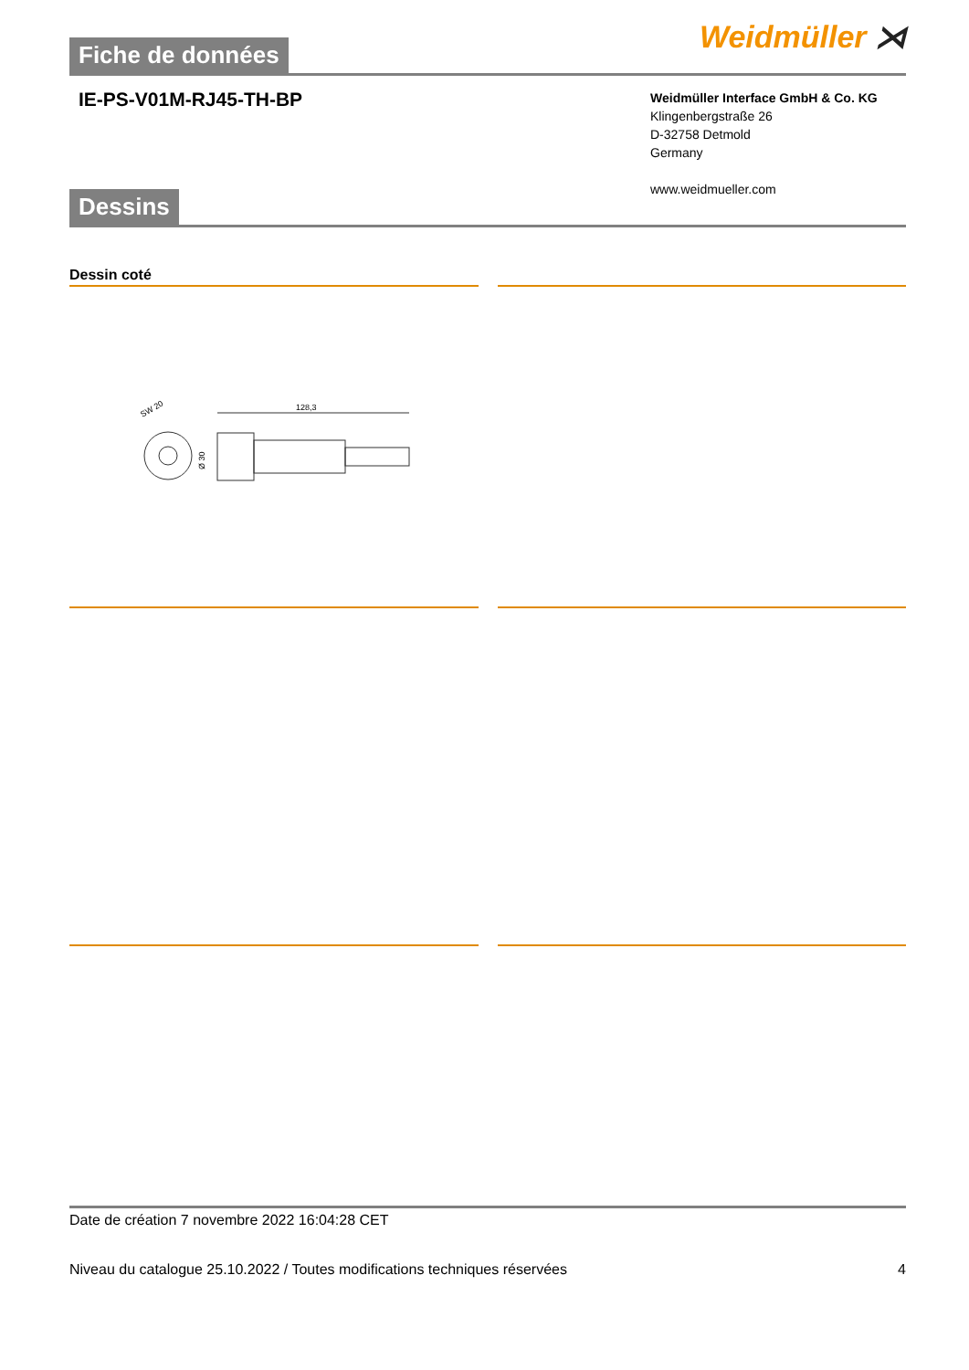Fiche de données
Weidmüller ⋊
IE-PS-V01M-RJ45-TH-BP
Weidmüller Interface GmbH & Co. KG
Klingenbergstraße 26
D-32758 Detmold
Germany
www.weidmueller.com
Dessins
Dessin coté
SW 20
128,3
Ø 30
Date de création 7 novembre 2022 16:04:28 CET
Niveau du catalogue 25.10.2022 / Toutes modifications techniques réservées 4